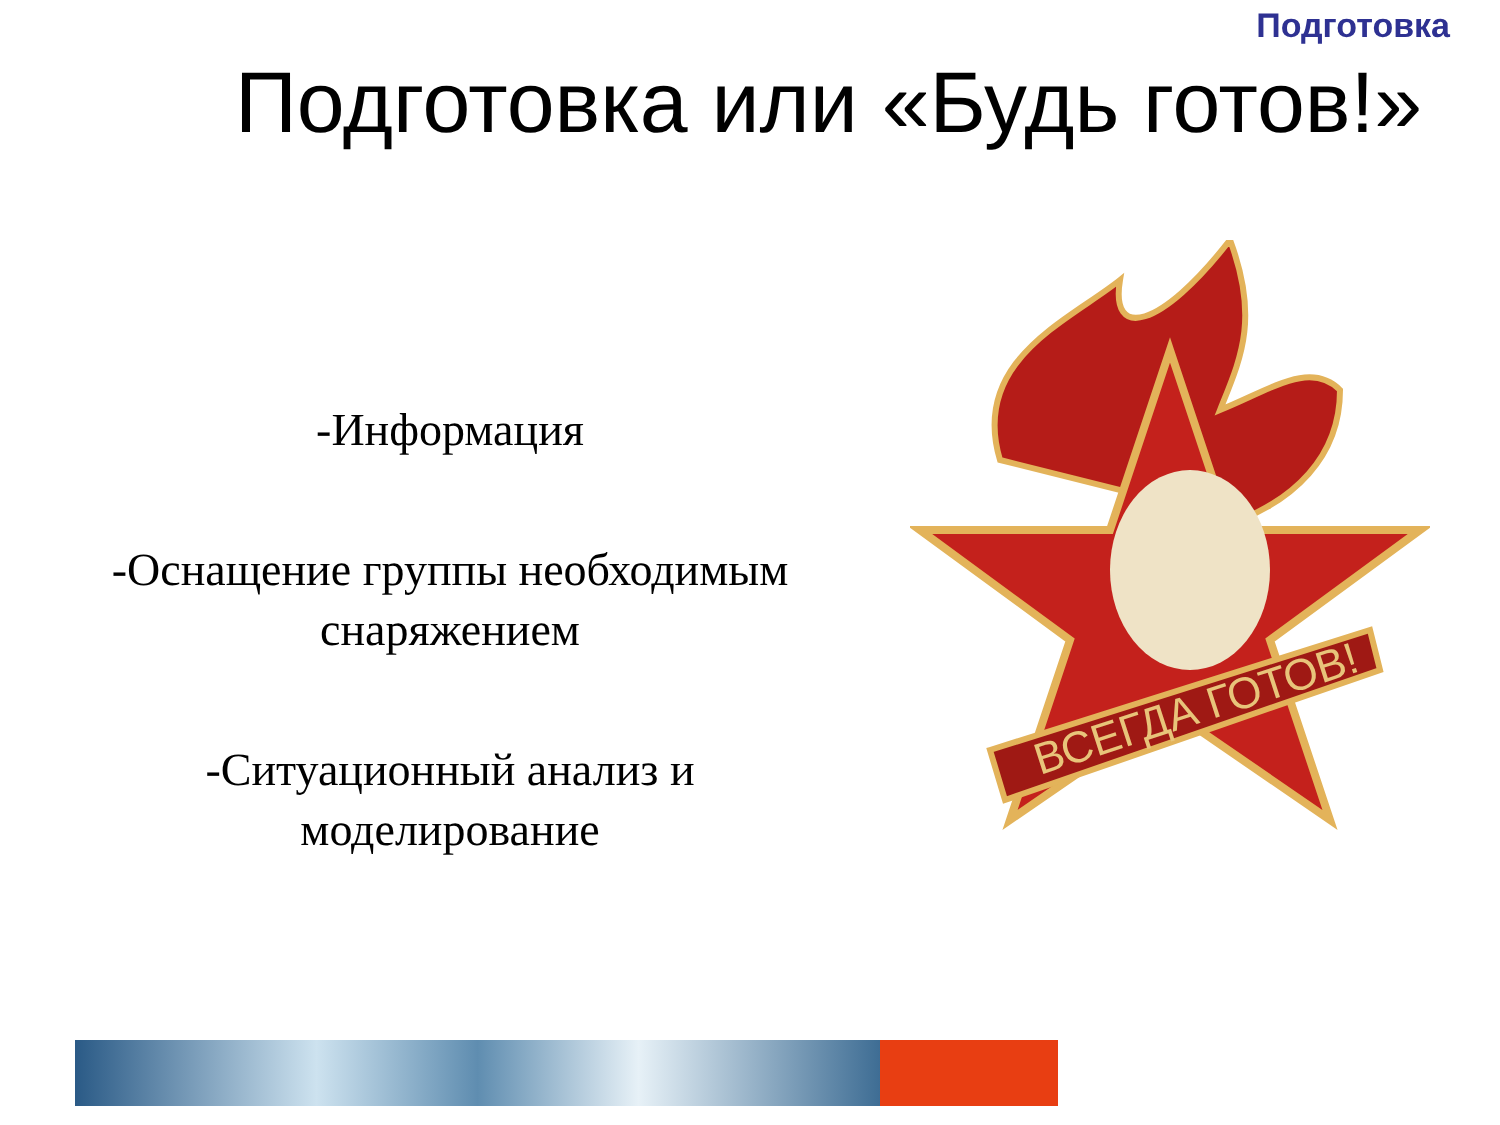Подготовка
Подготовка или «Будь готов!»
-Информация
-Оснащение группы необходимым снаряжением
-Ситуационный анализ и моделирование
ВСЕГДА ГОТОВ!